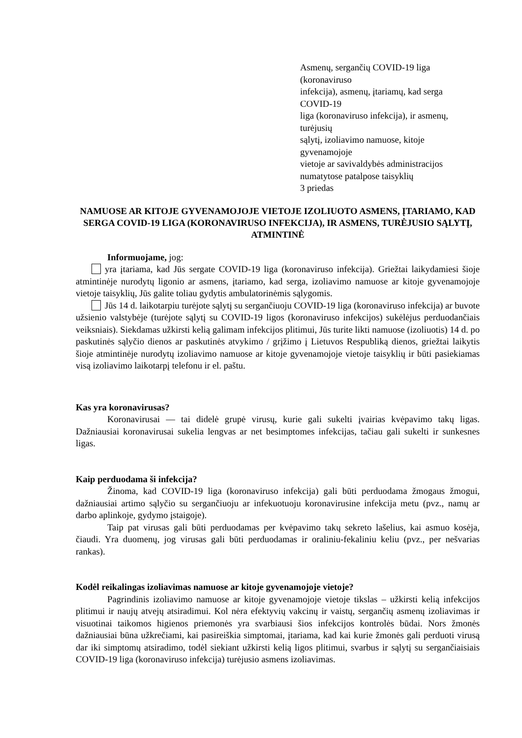Asmenų, sergančių COVID-19 liga
(koronaviruso
infekcija), asmenų, įtariamų, kad serga
COVID-19
liga (koronaviruso infekcija), ir asmenų,
turėjusių
sąlytį, izoliavimo namuose, kitoje
gyvenamojoje
vietoje ar savivaldybės administracijos
numatytose patalpose taisyklių
3 priedas
NAMUOSE AR KITOJE GYVENAMOJOJE VIETOJE IZOLIUOTO ASMENS, ĮTARIAMO, KAD SERGA COVID-19 LIGA (KORONAVIRUSO INFEKCIJA), IR ASMENS, TURĖJUSIO SĄLYTĮ, ATMINTINĖ
Informuojame, jog:
yra įtariama, kad Jūs sergate COVID-19 liga (koronaviruso infekcija). Griežtai laikydamiesi šioje atmintinėje nurodytų ligonio ar asmens, įtariamo, kad serga, izoliavimo namuose ar kitoje gyvenamojoje vietoje taisyklių, Jūs galite toliau gydytis ambulatorinėmis sąlygomis.
Jūs 14 d. laikotarpiu turėjote sąlytį su sergančiuoju COVID-19 liga (koronaviruso infekcija) ar buvote užsienio valstybėje (turėjote sąlytį su COVID-19 ligos (koronaviruso infekcijos) sukėlėjus perduodančiais veiksniais). Siekdamas užkirsti kelią galimam infekcijos plitimui, Jūs turite likti namuose (izoliuotis) 14 d. po paskutinės sąlyčio dienos ar paskutinės atvykimo / grįžimo į Lietuvos Respubliką dienos, griežtai laikytis šioje atmintinėje nurodytų izoliavimo namuose ar kitoje gyvenamojoje vietoje taisyklių ir būti pasiekiamas visą izoliavimo laikotarpį telefonu ir el. paštu.
Kas yra koronavirusas?
Koronavirusai — tai didelė grupė virusų, kurie gali sukelti įvairias kvėpavimo takų ligas. Dažniausiai koronavirusai sukelia lengvas ar net besimptomes infekcijas, tačiau gali sukelti ir sunkesnes ligas.
Kaip perduodama ši infekcija?
Žinoma, kad COVID-19 liga (koronaviruso infekcija) gali būti perduodama žmogaus žmogui, dažniausiai artimo sąlyčio su sergančiuoju ar infekuotuoju koronavirusine infekcija metu (pvz., namų ar darbo aplinkoje, gydymo įstaigoje).
Taip pat virusas gali būti perduodamas per kvėpavimo takų sekreto lašelius, kai asmuo kosėja, čiaudi. Yra duomenų, jog virusas gali būti perduodamas ir oraliniu-fekaliniu keliu (pvz., per nešvarias rankas).
Kodėl reikalingas izoliavimas namuose ar kitoje gyvenamojoje vietoje?
Pagrindinis izoliavimo namuose ar kitoje gyvenamojoje vietoje tikslas – užkirsti kelią infekcijos plitimui ir naujų atvejų atsiradimui. Kol nėra efektyvių vakcinų ir vaistų, sergančių asmenų izoliavimas ir visuotinai taikomos higienos priemonės yra svarbiausi šios infekcijos kontrolės būdai. Nors žmonės dažniausiai būna užkrečiami, kai pasireiškia simptomai, įtariama, kad kai kurie žmonės gali perduoti virusą dar iki simptomų atsiradimo, todėl siekiant užkirsti kelią ligos plitimui, svarbus ir sąlytį su sergančiaisiais COVID-19 liga (koronaviruso infekcija) turėjusio asmens izoliavimas.